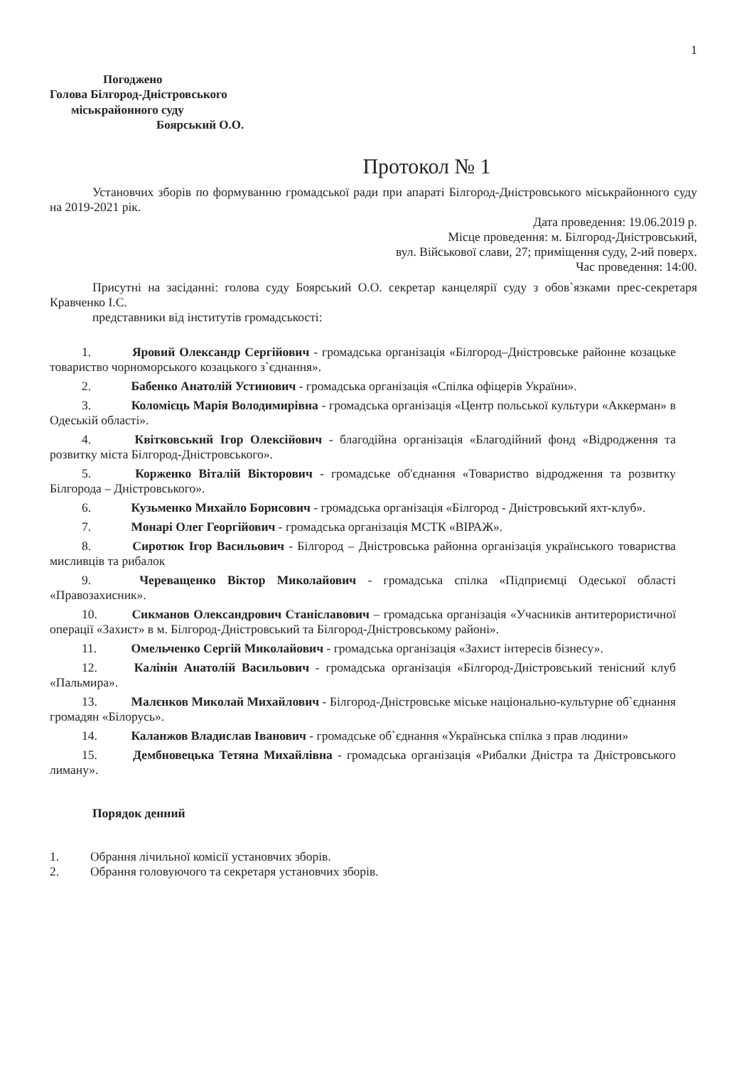1
Погоджено
Голова Білгород-Дністровського
міськрайонного суду
Боярський О.О.
Протокол № 1
Установчих зборів по формуванню громадської ради при апараті Білгород-Дністровського міськрайонного суду на 2019-2021 рік.
Дата проведення: 19.06.2019 р.
Місце проведення: м. Білгород-Дністровський,
вул. Військової слави, 27; приміщення суду, 2-ий поверх.
Час проведення: 14:00.
Присутні на засіданні: голова суду Боярський О.О. секретар канцелярії суду з обов`язками прес-секретаря Кравченко І.С.
представники від інститутів громадськості:
1. Яровий Олександр Сергійович - громадська організація «Білгород–Дністровське районне козацьке товариство чорноморського козацького з`єднання».
2. Бабенко Анатолій Устинович - громадська організація «Спілка офіцерів України».
3. Коломієць Марія Володимирівна - громадська організація «Центр польської культури «Аккерман» в Одеській області».
4. Квітковський Ігор Олексійович - благодійна організація «Благодійний фонд «Відродження та розвитку міста Білгород-Дністровського».
5. Корженко Віталій Вікторович - громадське об'єднання «Товариство відродження та розвитку Білгорода – Дністровського».
6. Кузьменко Михайло Борисович - громадська організація «Білгород - Дністровський яхт-клуб».
7. Монарі Олег Георгійович - громадська організація МСТК «ВІРАЖ».
8. Сиротюк Ігор Васильович - Білгород – Дністровська районна організація українського товариства мисливців та рибалок
9. Череващенко Віктор Миколайович - громадська спілка «Підприємці Одеської області «Правозахисник».
10. Сикманов Олександрович Станіславович – громадська організація «Учасників антитерористичної операції «Захист» в м. Білгород-Дністровський та Білгород-Дністровському районі».
11. Омельченко Сергій Миколайович - громадська організація «Захист інтересів бізнесу».
12. Калінін Анатолій Васильович - громадська організація «Білгород-Дністровський тенісний клуб «Пальмира».
13. Малєнков Миколай Михайлович - Білгород-Дністровське міське національно-культурне об`єднання громадян «Білорусь».
14. Каланжов Владислав Іванович - громадське об`єднання «Українська спілка з прав людини»
15. Дембновецька Тетяна Михайлівна - громадська організація «Рибалки Дністра та Дністровського лиману».
Порядок денний
1. Обрання лічильної комісії установчих зборів.
2. Обрання головуючого та секретаря установчих зборів.